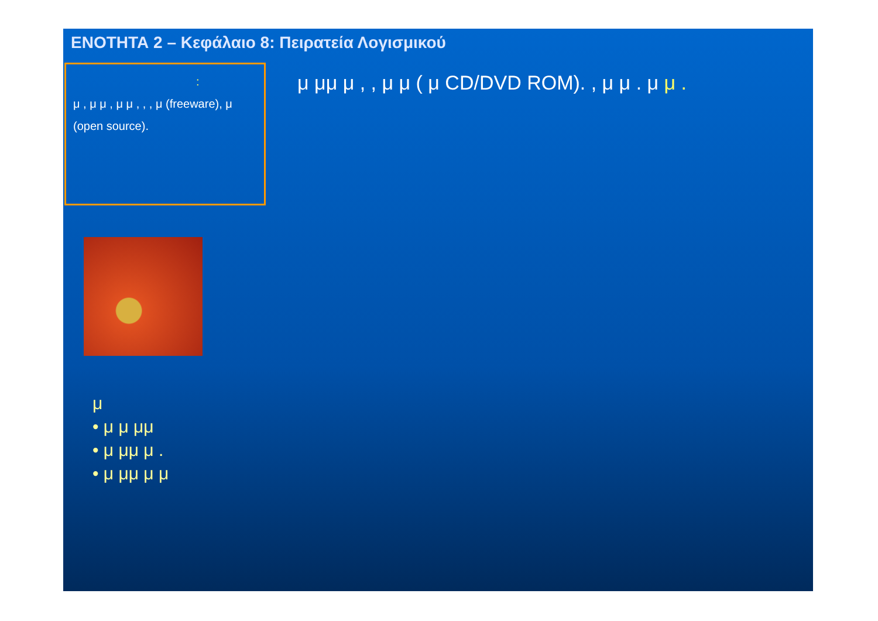ΕΝΟΤΗΤΑ 2 – Κεφάλαιο 8: Πειρατεία Λογισμικού
:
μ , μ μ , μ μ , , , μ (freeware), μ (open source).
μ μμ μ , , μ μ ( μ CD/DVD ROM). , μ μ . μ μ .
μ
• μ μ μμ
• μ μμ μ .
• μ μμ μ μ